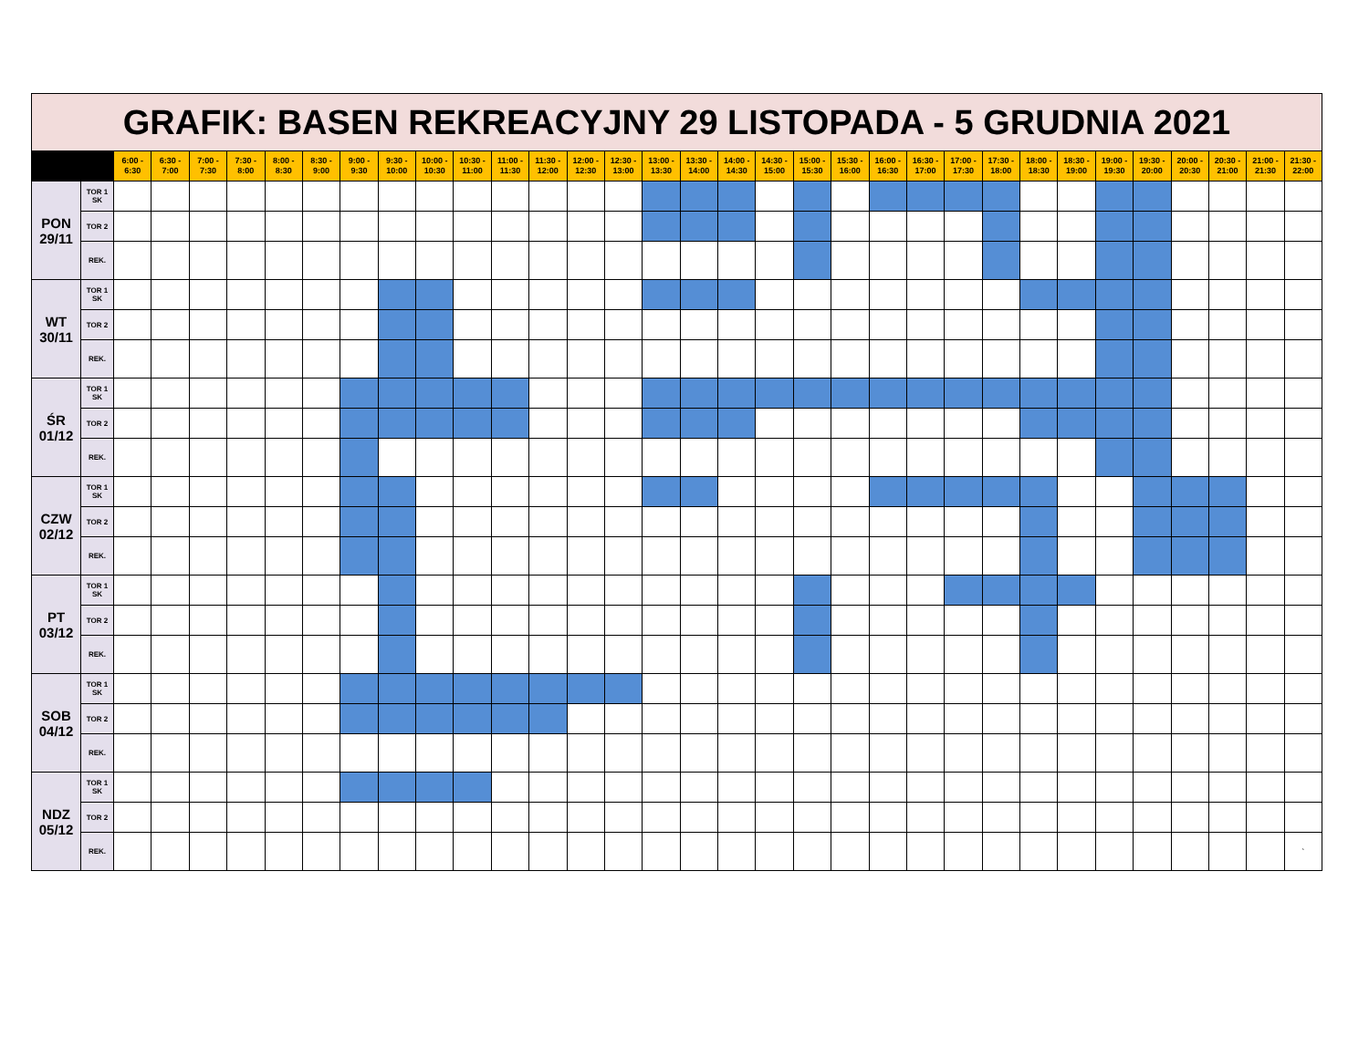GRAFIK: BASEN REKREACYJNY 29 LISTOPADA - 5 GRUDNIA 2021
| | | 6:00 - 6:30 | 6:30 - 7:00 | 7:00 - 7:30 | 7:30 - 8:00 | 8:00 - 8:30 | 8:30 - 9:00 | 9:00 - 9:30 | 9:30 - 10:00 | 10:00 - 10:30 | 10:30 - 11:00 | 11:00 - 11:30 | 11:30 - 12:00 | 12:00 - 12:30 | 12:30 - 13:00 | 13:00 - 13:30 | 13:30 - 14:00 | 14:00 - 14:30 | 14:30 - 15:00 | 15:00 - 15:30 | 15:30 - 16:00 | 16:00 - 16:30 | 16:30 - 17:00 | 17:00 - 17:30 | 17:30 - 18:00 | 18:00 - 18:30 | 18:30 - 19:00 | 19:00 - 19:30 | 19:30 - 20:00 | 20:00 - 20:30 | 20:30 - 21:00 | 21:00 - 21:30 | 21:30 - 22:00 |
| --- | --- | --- | --- | --- | --- | --- | --- | --- | --- | --- | --- | --- | --- | --- | --- | --- | --- | --- | --- | --- | --- | --- | --- | --- | --- | --- | --- | --- | --- | --- | --- | --- | --- |
| PON 29/11 | TOR 1 SK | | | | | | | | | | | | | | | | | | | | | | | | | | | | | | | | |
| | TOR 2 | | | | | | | | | | | | | | | | | | | | | | | | | | | | | | | | |
| | REK. | | | | | | | | | | | | | | | | | | | | | | | | | | | | | | | | |
| WT 30/11 | TOR 1 SK | | | | | | | | | | | | | | | | | | | | | | | | | | | | | | | | |
| | TOR 2 | | | | | | | | | | | | | | | | | | | | | | | | | | | | | | | | |
| | REK. | | | | | | | | | | | | | | | | | | | | | | | | | | | | | | | | |
| ŚR 01/12 | TOR 1 SK | | | | | | | | | | | | | | | | | | | | | | | | | | | | | | | | |
| | TOR 2 | | | | | | | | | | | | | | | | | | | | | | | | | | | | | | | | |
| | REK. | | | | | | | | | | | | | | | | | | | | | | | | | | | | | | | | |
| CZW 02/12 | TOR 1 SK | | | | | | | | | | | | | | | | | | | | | | | | | | | | | | | | |
| | TOR 2 | | | | | | | | | | | | | | | | | | | | | | | | | | | | | | | | |
| | REK. | | | | | | | | | | | | | | | | | | | | | | | | | | | | | | | | |
| PT 03/12 | TOR 1 SK | | | | | | | | | | | | | | | | | | | | | | | | | | | | | | | | |
| | TOR 2 | | | | | | | | | | | | | | | | | | | | | | | | | | | | | | | | |
| | REK. | | | | | | | | | | | | | | | | | | | | | | | | | | | | | | | | |
| SOB 04/12 | TOR 1 SK | | | | | | | | | | | | | | | | | | | | | | | | | | | | | | | | |
| | TOR 2 | | | | | | | | | | | | | | | | | | | | | | | | | | | | | | | | |
| | REK. | | | | | | | | | | | | | | | | | | | | | | | | | | | | | | | | |
| NDZ 05/12 | TOR 1 SK | | | | | | | | | | | | | | | | | | | | | | | | | | | | | | | | |
| | TOR 2 | | | | | | | | | | | | | | | | | | | | | | | | | | | | | | | | |
| | REK. | | | | | | | | | | | | | | | | | | | | | | | | | | | | | | | | ` |